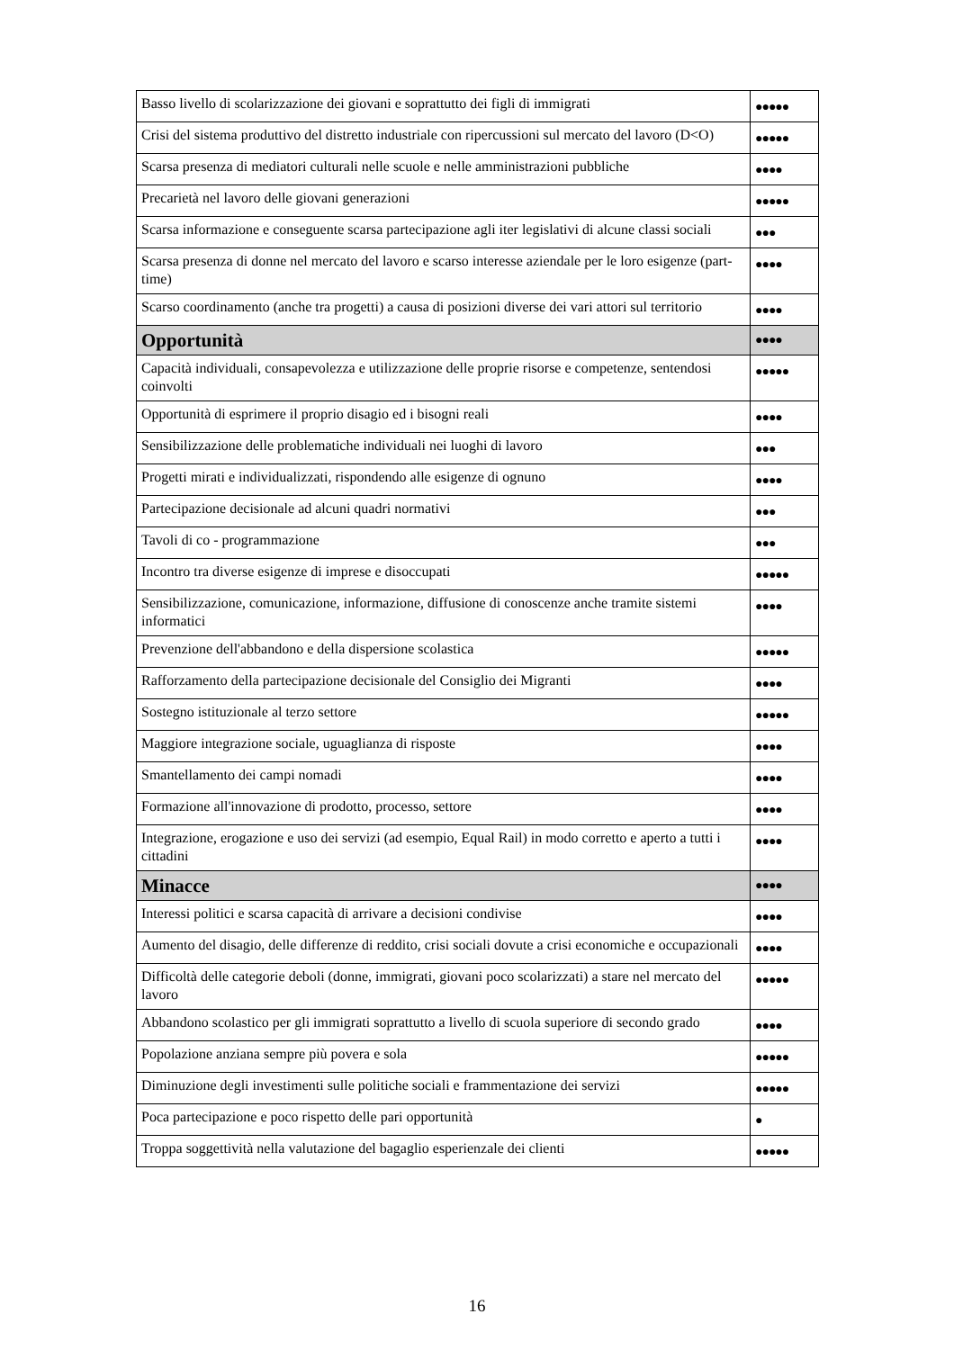| Basso livello di scolarizzazione dei giovani e soprattutto dei figli di immigrati | ●●●●● |
| Crisi del sistema produttivo del distretto industriale con ripercussioni sul mercato del lavoro (D<O) | ●●●●● |
| Scarsa presenza di mediatori culturali nelle scuole e nelle amministrazioni pubbliche | ●●●● |
| Precarietà nel lavoro delle giovani generazioni | ●●●●● |
| Scarsa informazione e conseguente scarsa partecipazione agli iter legislativi di alcune classi sociali | ●●● |
| Scarsa presenza di donne nel mercato del lavoro e scarso interesse aziendale per le loro esigenze (part-time) | ●●●● |
| Scarso coordinamento (anche tra progetti) a causa di posizioni diverse dei vari attori sul territorio | ●●●● |
| Opportunità | ●●●● |
| Capacità individuali, consapevolezza e utilizzazione delle proprie risorse e competenze, sentendosi coinvolti | ●●●●● |
| Opportunità di esprimere il proprio disagio ed i bisogni reali | ●●●● |
| Sensibilizzazione delle problematiche individuali nei luoghi di lavoro | ●●● |
| Progetti mirati e individualizzati, rispondendo alle esigenze di ognuno | ●●●● |
| Partecipazione decisionale ad alcuni quadri normativi | ●●● |
| Tavoli di co - programmazione | ●●● |
| Incontro tra diverse esigenze di imprese e disoccupati | ●●●●● |
| Sensibilizzazione, comunicazione, informazione, diffusione di conoscenze anche tramite sistemi informatici | ●●●● |
| Prevenzione dell'abbandono e della dispersione scolastica | ●●●●● |
| Rafforzamento della partecipazione decisionale del Consiglio dei Migranti | ●●●● |
| Sostegno istituzionale al terzo settore | ●●●●● |
| Maggiore integrazione sociale, uguaglianza di risposte | ●●●● |
| Smantellamento dei campi nomadi | ●●●● |
| Formazione all'innovazione di prodotto, processo, settore | ●●●● |
| Integrazione, erogazione e uso dei servizi (ad esempio, Equal Rail) in modo corretto e aperto a tutti i cittadini | ●●●● |
| Minacce | ●●●● |
| Interessi politici e scarsa capacità di arrivare a decisioni condivise | ●●●● |
| Aumento del disagio, delle differenze di reddito, crisi sociali dovute a crisi economiche e occupazionali | ●●●● |
| Difficoltà delle categorie deboli (donne, immigrati, giovani poco scolarizzati) a stare nel mercato del lavoro | ●●●●● |
| Abbandono scolastico per gli immigrati soprattutto a livello di scuola superiore di secondo grado | ●●●● |
| Popolazione anziana sempre più povera e sola | ●●●●● |
| Diminuzione degli investimenti sulle politiche sociali e frammentazione dei servizi | ●●●●● |
| Poca partecipazione e poco rispetto delle pari opportunità | ● |
| Troppa soggettività nella valutazione del bagaglio esperienzale dei clienti | ●●●●● |
16